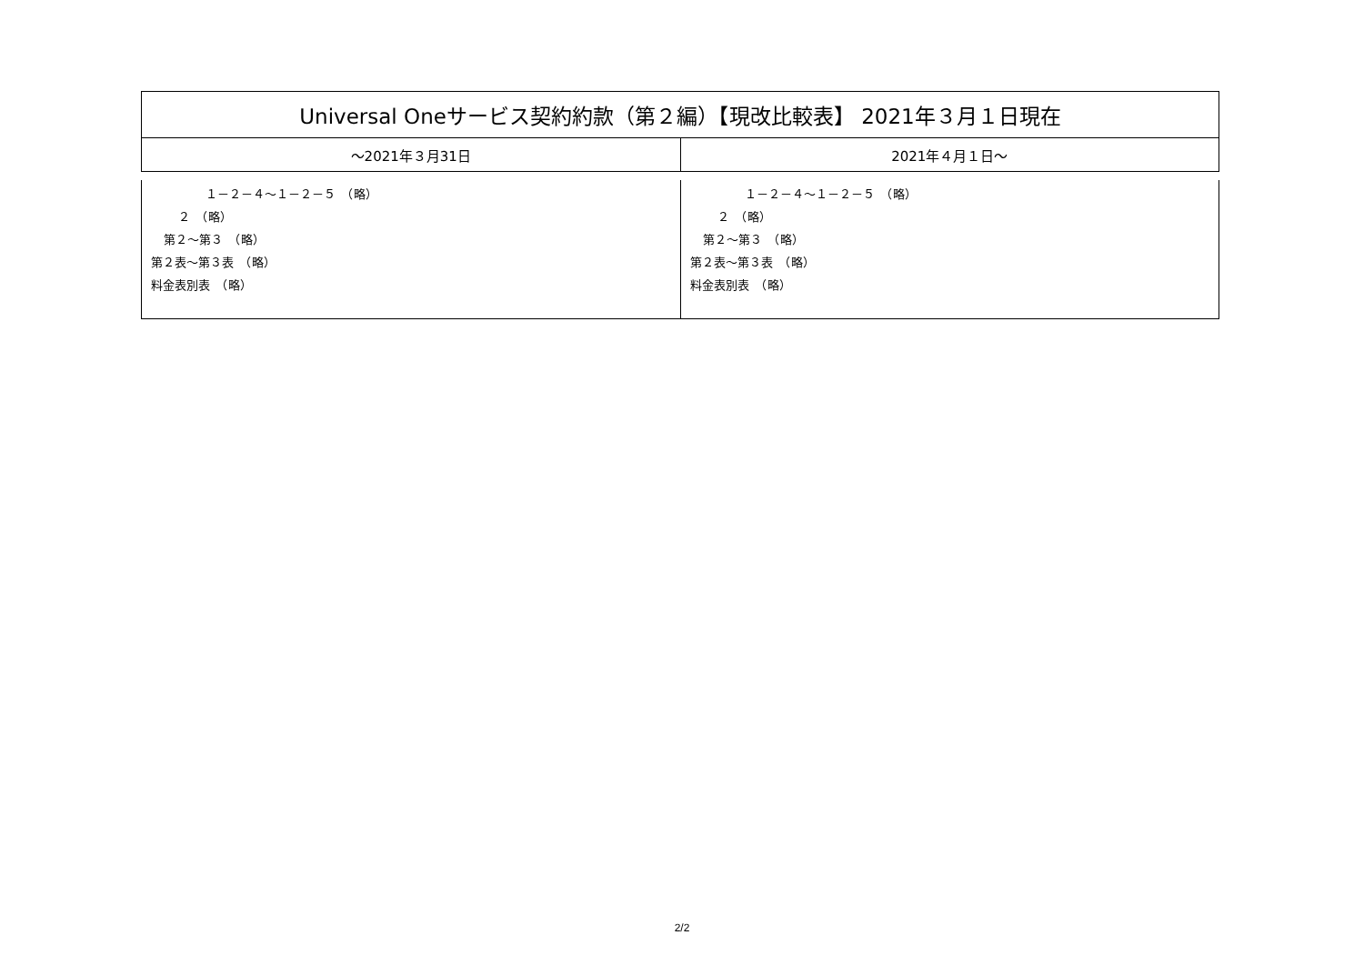| Universal Oneサービス契約約款（第２編）【現改比較表】 2021年３月１日現在 | |
| ～2021年３月31日 | 2021年４月１日～ |
| １－２－４～１－２－５ （略） ２ （略） 第２～第３ （略） 第２表～第３表 （略） 料金表別表 （略） | １－２－４～１－２－５ （略） ２ （略） 第２～第３ （略） 第２表～第３表 （略） 料金表別表 （略） |
2/2